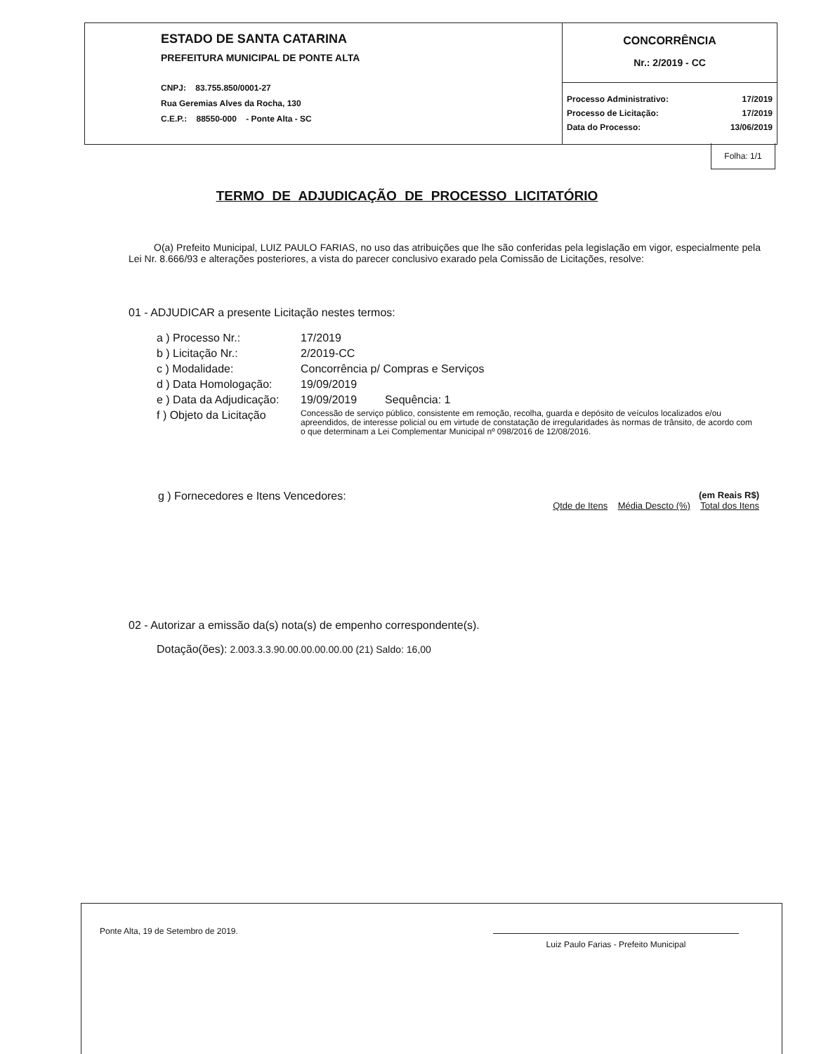ESTADO DE SANTA CATARINA
PREFEITURA MUNICIPAL DE PONTE ALTA
CNPJ: 83.755.850/0001-27
Rua Geremias Alves da Rocha, 130
C.E.P.: 88550-000 - Ponte Alta - SC
CONCORRÊNCIA
Nr.: 2/2019 - CC
| Processo Administrativo: | 17/2019 |
| Processo de Licitação: | 17/2019 |
| Data do Processo: | 13/06/2019 |
Folha: 1/1
TERMO DE ADJUDICAÇÃO DE PROCESSO LICITATÓRIO
O(a) Prefeito Municipal, LUIZ PAULO FARIAS, no uso das atribuições que lhe são conferidas pela legislação em vigor, especialmente pela Lei Nr. 8.666/93 e alterações posteriores, a vista do parecer conclusivo exarado pela Comissão de Licitações, resolve:
01 - ADJUDICAR a presente Licitação nestes termos:
| a ) Processo Nr.: | 17/2019 |
| b ) Licitação Nr.: | 2/2019-CC |
| c ) Modalidade: | Concorrência p/ Compras e Serviços |
| d ) Data Homologação: | 19/09/2019 |
| e ) Data da Adjudicação: | 19/09/2019 Sequência: 1 |
| f ) Objeto da Licitação | Concessão de serviço público, consistente em remoção, recolha, guarda e depósito de veículos localizados e/ou apreendidos, de interesse policial ou em virtude de constatação de irregularidades às normas de trânsito, de acordo com o que determinam a Lei Complementar Municipal nº 098/2016 de 12/08/2016. |
| g ) Fornecedores e Itens Vencedores: | (em Reais R$) Qtde de Itens Média Descto (%) Total dos Itens |
02 - Autorizar a emissão da(s) nota(s) de empenho correspondente(s).
Dotação(ões): 2.003.3.3.90.00.00.00.00.00 (21) Saldo: 16,00
Ponte Alta, 19 de Setembro de 2019.
Luiz Paulo Farias - Prefeito Municipal